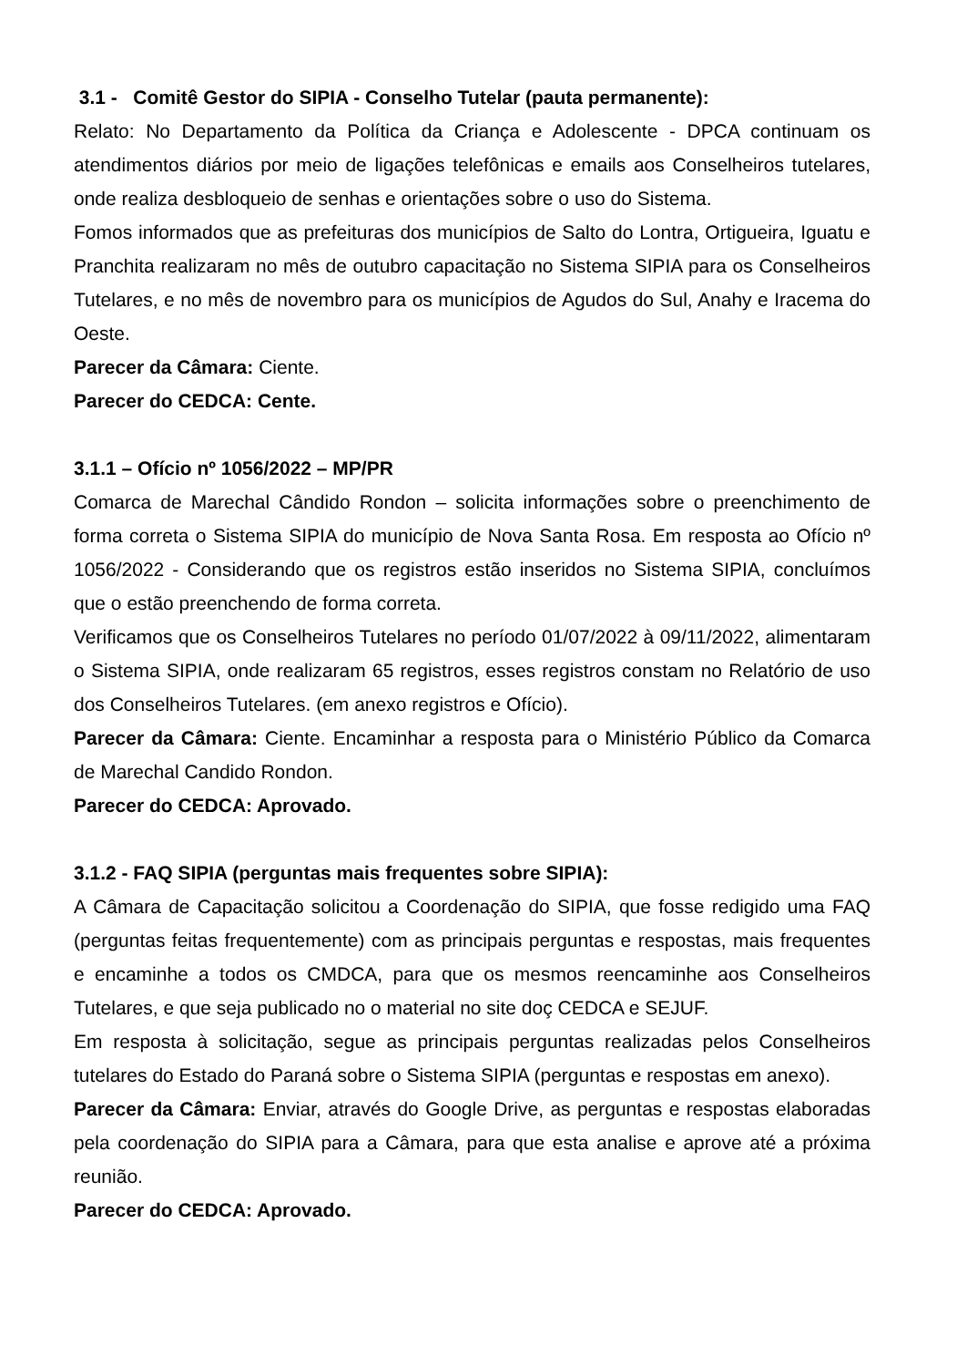3.1 - Comitê Gestor do SIPIA - Conselho Tutelar (pauta permanente):
Relato: No Departamento da Política da Criança e Adolescente - DPCA continuam os atendimentos diários por meio de ligações telefônicas e emails aos Conselheiros tutelares, onde realiza desbloqueio de senhas e orientações sobre o uso do Sistema.
Fomos informados que as prefeituras dos municípios de Salto do Lontra, Ortigueira, Iguatu e Pranchita realizaram no mês de outubro capacitação no Sistema SIPIA para os Conselheiros Tutelares, e no mês de novembro para os municípios de Agudos do Sul, Anahy e Iracema do Oeste.
Parecer da Câmara: Ciente.
Parecer do CEDCA: Cente.
3.1.1 – Ofício nº 1056/2022 – MP/PR
Comarca de Marechal Cândido Rondon – solicita informações sobre o preenchimento de forma correta o Sistema SIPIA do município de Nova Santa Rosa. Em resposta ao Ofício nº 1056/2022 - Considerando que os registros estão inseridos no Sistema SIPIA, concluímos que o estão preenchendo de forma correta.
Verificamos que os Conselheiros Tutelares no período 01/07/2022 à 09/11/2022, alimentaram o Sistema SIPIA, onde realizaram 65 registros, esses registros constam no Relatório de uso dos Conselheiros Tutelares. (em anexo registros e Ofício).
Parecer da Câmara: Ciente. Encaminhar a resposta para o Ministério Público da Comarca de Marechal Candido Rondon.
Parecer do CEDCA: Aprovado.
3.1.2 - FAQ SIPIA (perguntas mais frequentes sobre SIPIA):
A Câmara de Capacitação solicitou a Coordenação do SIPIA, que fosse redigido uma FAQ (perguntas feitas frequentemente) com as principais perguntas e respostas, mais frequentes e encaminhe a todos os CMDCA, para que os mesmos reencaminhe aos Conselheiros Tutelares, e que seja publicado no o material no site doç CEDCA e SEJUF.
Em resposta à solicitação, segue as principais perguntas realizadas pelos Conselheiros tutelares do Estado do Paraná sobre o Sistema SIPIA (perguntas e respostas em anexo).
Parecer da Câmara: Enviar, através do Google Drive, as perguntas e respostas elaboradas pela coordenação do SIPIA para a Câmara, para que esta analise e aprove até a próxima reunião.
Parecer do CEDCA: Aprovado.